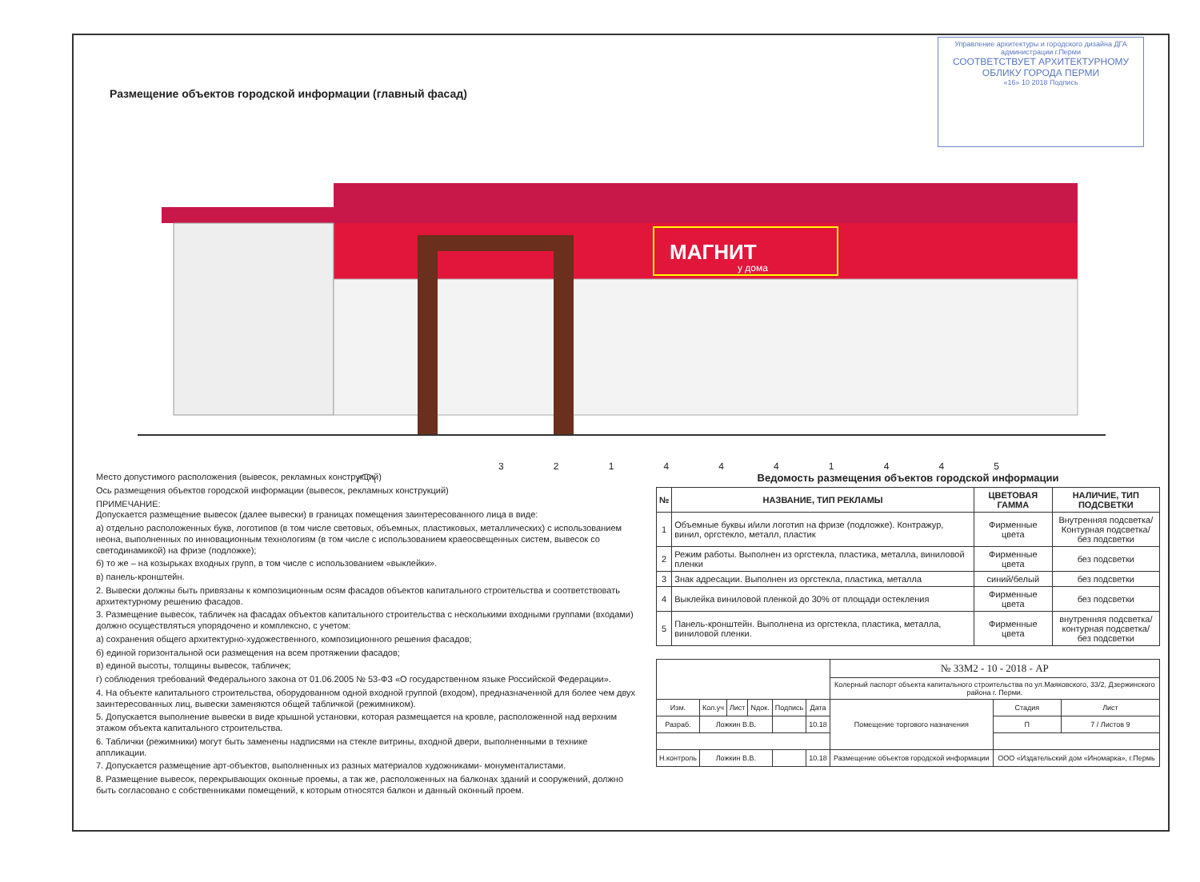Размещение объектов городской информации (главный фасад)
Управление архитектуры и городского дизайна ДГА администрации г.Перми
СООТВЕТСТВУЕТ АРХИТЕКТУРНОМУ ОБЛИКУ ГОРОДА ПЕРМИ
«16» 10 2018 Подпись
МАГНИТ
у дома
3 2 1 4 4 4 1 4 4 5
Место допустимого расположения (вывесок, рекламных конструкций)
Ось размещения объектов городской информации (вывесок, рекламных конструкций)
ПРИМЕЧАНИЕ:
Допускается размещение вывесок (далее вывески) в границах помещения заинтересованного лица в виде:
а) отдельно расположенных букв, логотипов (в том числе световых, объемных, пластиковых, металлических) с использованием неона, выполненных по инновационным технологиям (в том числе с использованием краеосвещенных систем, вывесок со светодинамикой) на фризе (подложке);
б) то же – на козырьках входных групп, в том числе с использованием «выклейки».
в) панель-кронштейн.
2. Вывески должны быть привязаны к композиционным осям фасадов объектов капитального строительства и соответствовать архитектурному решению фасадов.
3. Размещение вывесок, табличек на фасадах объектов капитального строительства с несколькими входными группами (входами) должно осуществляться упорядочено и комплексно, с учетом:
а) сохранения общего архитектурно-художественного, композиционного решения фасадов;
б) единой горизонтальной оси размещения на всем протяжении фасадов;
в) единой высоты, толщины вывесок, табличек;
г) соблюдения требований Федерального закона от 01.06.2005 № 53-ФЗ «О государственном языке Российской Федерации».
4. На объекте капитального строительства, оборудованном одной входной группой (входом), предназначенной для более чем двух заинтересованных лиц, вывески заменяются общей табличкой (режимником).
5. Допускается выполнение вывески в виде крышной установки, которая размещается на кровле, расположенной над верхним этажом объекта капитального строительства.
6. Таблички (режимники) могут быть заменены надписями на стекле витрины, входной двери, выполненными в технике аппликации.
7. Допускается размещение арт-объектов, выполненных из разных материалов художниками- монументалистами.
8. Размещение вывесок, перекрывающих оконные проемы, а так же, расположенных на балконах зданий и сооружений, должно быть согласовано с собственниками помещений, к которым относятся балкон и данный оконный проем.
Ведомость размещения объектов городской информации
| № | НАЗВАНИЕ, ТИП РЕКЛАМЫ | ЦВЕТОВАЯ ГАММА | НАЛИЧИЕ, ТИП ПОДСВЕТКИ |
| --- | --- | --- | --- |
| 1 | Объемные буквы и/или логотип на фризе (подложке). Контражур, винил, оргстекло, металл, пластик | Фирменные цвета | Внутренняя подсветка/ Контурная подсветка/ без подсветки |
| 2 | Режим работы. Выполнен из оргстекла, пластика, металла, виниловой пленки | Фирменные цвета | без подсветки |
| 3 | Знак адресации. Выполнен из оргстекла, пластика, металла | синий/белый | без подсветки |
| 4 | Выклейка виниловой пленкой до 30% от площади остекления | Фирменные цвета | без подсветки |
| 5 | Панель-кронштейн. Выполнена из оргстекла, пластика, металла, виниловой пленки. | Фирменные цвета | внутренняя подсветка/ контурная подсветка/ без подсветки |
| | | | | | | № 33М2 - 10 - 2018 - АР | | |
| | | | | | | Колерный паспорт объекта капитального строительства по ул.Маяковского, 33/2, Дзержинского района г. Перми. | | |
| Изм. | Кол.уч | Лист | Nдок. | Подпись | Дата | Помещение торгового назначения | Стадия | Лист |
| Разраб. | Ложкин В.В. | | | | 10.18 | | П | 7 / Листов 9 |
| Н.контроль | Ложкин В.В. | | | | 10.18 | Размещение объектов городской информации | ООО «Издательский дом «Иномарка», г.Пермь | |